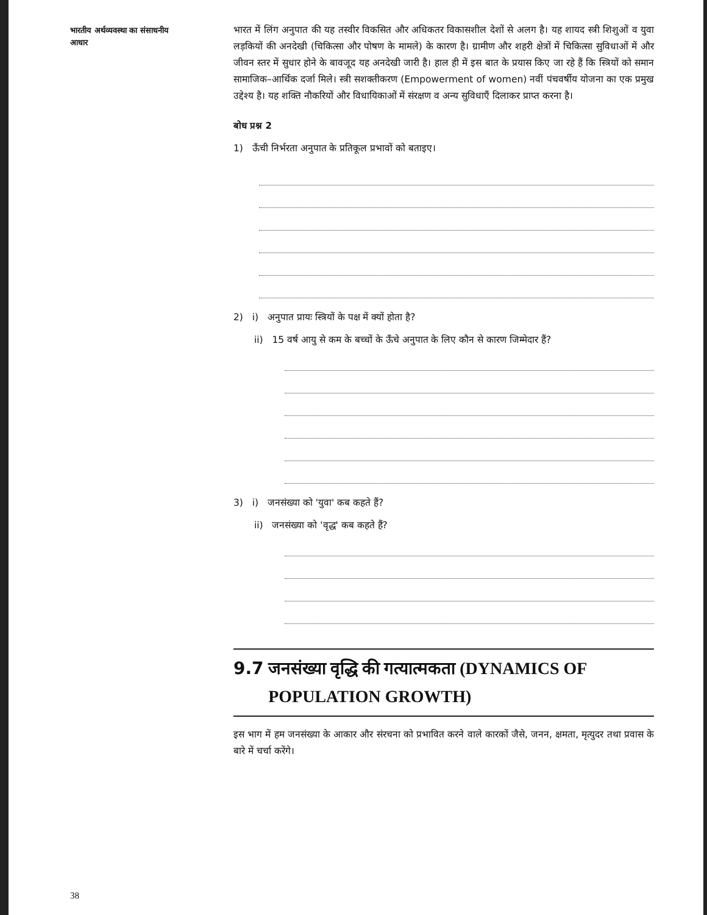भारतीय अर्थव्यवस्था का संसाधनीय आधार
भारत में लिंग अनुपात की यह तस्वीर विकसित और अधिकतर विकासशील देशों से अलग है। यह शायद स्त्री शिशुओं व युवा लड़कियों की अनदेखी (चिकित्सा और पोषण के मामले) के कारण है। ग्रामीण और शहरी क्षेत्रों में चिकित्सा सुविधाओं में और जीवन स्तर में सुधार होने के बावजूद यह अनदेखी जारी है। हाल ही में इस बात के प्रयास किए जा रहे हैं कि स्त्रियों को समान सामाजिक–आर्थिक दर्जा मिले। स्त्री सशक्तीकरण (Empowerment of women) नवीं पंचवर्षीय योजना का एक प्रमुख उद्देश्य है। यह शक्ति नौकरियों और विधायिकाओं में संरक्षण व अन्य सुविधाएँ दिलाकर प्राप्त करना है।
बोध प्रश्न 2
1) ऊँची निर्भरता अनुपात के प्रतिकूल प्रभावों को बताइए।
2) i) अनुपात प्रायः स्त्रियों के पक्ष में क्यों होता है?
ii) 15 वर्ष आयु से कम के बच्चों के ऊँचे अनुपात के लिए कौन से कारण जिम्मेदार हैं?
3) i) जनसंख्या को 'युवा' कब कहते हैं?
ii) जनसंख्या को 'वृद्ध' कब कहते हैं?
9.7 जनसंख्या वृद्धि की गत्यात्मकता (DYNAMICS OF POPULATION GROWTH)
इस भाग में हम जनसंख्या के आकार और संरचना को प्रभावित करने वाले कारकों जैसे, जनन, क्षमता, मृत्युदर तथा प्रवास के बारे में चर्चा करेंगे।
38